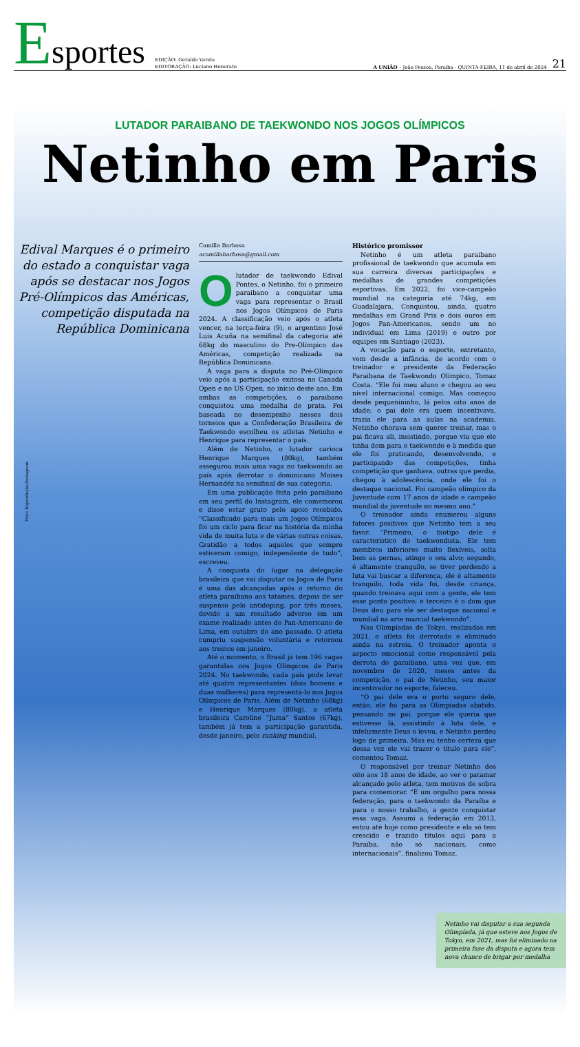Esportes
EDIÇÃO: Geraldo Varela
EDITORAÇÃO: Luciano Honorato
A UNIÃO – João Pessoa, Paraíba - QUINTA-FEIRA, 11 de abril de 2024 21
LUTADOR PARAIBANO DE TAEKWONDO NOS JOGOS OLÍMPICOS
Netinho em Paris
Edival Marques é o primeiro do estado a conquistar vaga após se destacar nos Jogos Pré-Olímpicos das Américas, competição disputada na República Dominicana
Camilla Barbosa
acamillabarbosa@gmail.com
Olutador de taekwondo Edival Pontes, o Netinho, foi o primeiro paraibano a conquistar uma vaga para representar o Brasil nos Jogos Olímpicos de Paris 2024. A classificação veio após o atleta vencer, na terça-feira (9), o argentino José Luis Acuña na semifinal da categoria até 68kg do masculino do Pre-Olímpico das Américas, competição realizada na República Dominicana.
A vaga para a disputa no Pré-Olímpico veio após a participação exitosa no Canadá Open e no US Open, no início deste ano. Em ambas as competições, o paraibano conquistou uma medalha de prata. Foi baseada no desempenho nesses dois torneios que a Confederação Brasileira de Taekwondo escolheu os atletas Netinho e Henrique para representar o país.
Além de Netinho, o lutador carioca Henrique Marques (80kg), também assegurou mais uma vaga no taekwondo ao país após derrotar o dominicano Moises Hernandéz na semifinal de sua categoria.
Em uma publicação feita pelo paraibano em seu perfil do Instagram, ele comemorou e disse estar grato pelo apoio recebido. “Classificado para mais um Jogos Olímpicos foi um ciclo para ficar na história da minha vida de muita luta e de várias outras coisas. Gratidão a todos aqueles que sempre estiveram comigo, independente de tudo”, escreveu.
A conquista do lugar na delegação brasileira que vai disputar os Jogos de Paris é uma das alcançadas após o retorno do atleta paraibano aos tatames, depois de ser suspenso pelo antidoping, por três meses, devido a um resultado adverso em um exame realizado antes do Pan-Americano de Lima, em outubro do ano passado. O atleta cumpriu suspensão voluntária e retornou aos treinos em janeiro.
Até o momento, o Brasil já tem 196 vagas garantidas nos Jogos Olímpicos de Paris 2024. No taekwondo, cada país pode levar até quatro representantes (dois homens e duas mulheres) para representá-lo nos Jogos Olímpicos de Paris. Além de Netinho (68kg) e Henrique Marques (80kg), a atleta brasileira Caroline “Juma” Santos (67kg), também já tem a participação garantida, desde janeiro, pelo ranking mundial.
Histórico promissor
Netinho é um atleta paraibano profissional de taekwondo que acumula em sua carreira diversas participações e medalhas de grandes competições esportivas. Em 2022, foi vice-campeão mundial na categoria até 74kg, em Guadalajara. Conquistou, ainda, quatro medalhas em Grand Prix e dois ouros em Jogos Pan-Americanos, sendo um no individual em Lima (2019) e outro por equipes em Santiago (2023).
A vocação para o esporte, entretanto, vem desde a infância, de acordo com o treinador e presidente da Federação Paraibana de Taekwondo Olímpico, Tomaz Costa. “Ele foi meu aluno e chegou ao seu nível internacional comigo. Mas começou desde pequenininho, lá pelos oito anos de idade; o pai dele era quem incentivava, trazia ele para as aulas na academia, Netinho chorava sem querer treinar, mas o pai ficava ali, insistindo, porque viu que ele tinha dom para o taekwondo e à medida que ele foi praticando, desenvolvendo, e participando das competições, tinha competição que ganhava, outras que perdia, chegou à adolescência, onde ele foi o destaque nacional. Foi campeão olímpico da Juventude com 17 anos de idade e campeão mundial da juventude no mesmo ano.”
O treinador ainda enumerou alguns fatores positivos que Netinho tem a seu favor. “Primeiro, o biotipo dele é característico do taekwondista. Ele tem membros inferiores muito flexíveis, solta bem as pernas, atinge o seu alvo; segundo, é altamente tranquilo, se tiver perdendo a luta vai buscar a diferença, ele é altamente tranquilo, toda vida foi, desde criança, quando treinava aqui com a gente, ele tem esse ponto positivo; e terceiro é o dom que Deus deu para ele ser destaque nacional e mundial na arte marcial taekwondo”.
Nas Olimpíadas de Tokyo, realizadas em 2021, o atleta foi derrotado e eliminado ainda na estreia. O treinador aponta o aspecto emocional como responsável pela derrota do paraibano, uma vez que, em novembro de 2020, meses antes da competição, o pai de Netinho, seu maior incentivador no esporte, faleceu.
“O pai dele era o porto seguro dele, então, ele foi para as Olimpíadas abatido, pensando no pai, porque ele queria que estivesse lá, assistindo à luta dele, e infelizmente Deus o levou, e Netinho perdeu logo de primeira. Mas eu tenho certeza que dessa vez ele vai trazer o título para ele”, comentou Tomaz.
O responsável por treinar Netinho dos oito aos 18 anos de idade, ao ver o patamar alcançado pelo atleta, tem motivos de sobra para comemorar. “É um orgulho para nossa federação, para o taekwondo da Paraíba e para o nosso trabalho, a gente conquistar essa vaga. Assumi a federação em 2013, estou até hoje como presidente e ela só tem crescido e trazido títulos aqui para a Paraíba, não só nacionais, como internacionais”, finalizou Tomaz.
Foto: Reprodução/Instagram
Netinho vai disputar a sua segunda Olimpíada, já que esteve nos Jogos de Tokyo, em 2021, mas foi eliminado na primeira fase da disputa e agora tem nova chance de brigar por medalha